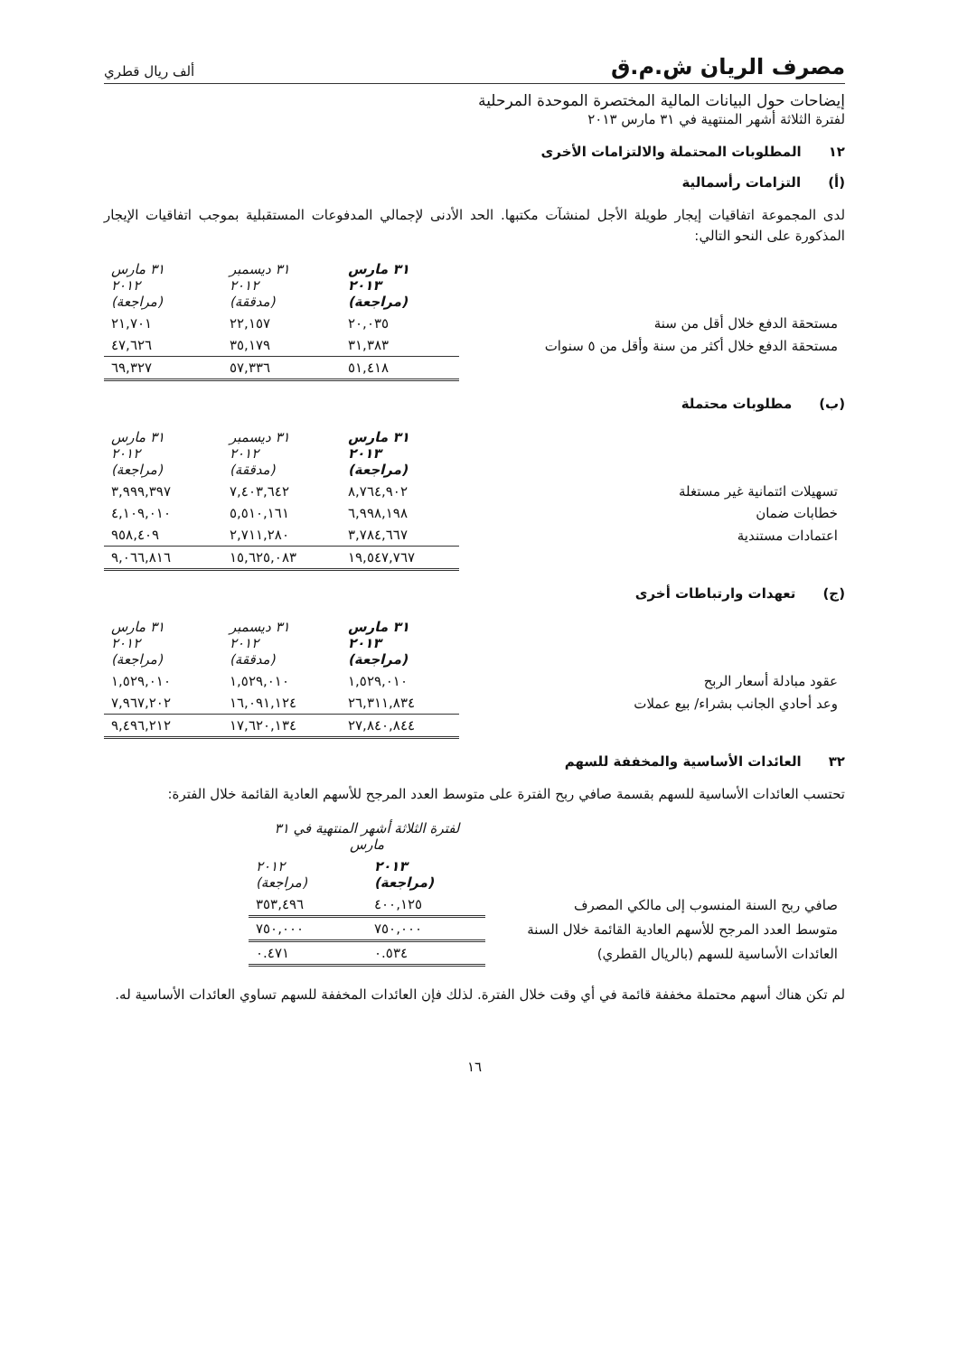مصرف الريان ش.م.ق ألف ريال قطري
إيضاحات حول البيانات المالية المختصرة الموحدة المرحلية
لفترة الثلاثة أشهر المنتهية في ٣١ مارس ٢٠١٣
١٢ المطلوبات المحتملة والالتزامات الأخرى
(أ) التزامات رأسمالية
لدى المجموعة اتفاقيات إيجار طويلة الأجل لمنشآت مكتبها. الحد الأدنى لإجمالي المدفوعات المستقبلية بموجب اتفاقيات الإيجار المذكورة على النحو التالي:
| | ٣١ مارس ٢٠١٣ (مراجعة) | ٣١ ديسمبر ٢٠١٢ (مدققة) | ٣١ مارس ٢٠١٢ (مراجعة) |
| مستحقة الدفع خلال أقل من سنة | ٢٠,٠٣٥ | ٢٢,١٥٧ | ٢١,٧٠١ |
| مستحقة الدفع خلال أكثر من سنة وأقل من ٥ سنوات | ٣١,٣٨٣ | ٣٥,١٧٩ | ٤٧,٦٢٦ |
| | ٥١,٤١٨ | ٥٧,٣٣٦ | ٦٩,٣٢٧ |
(ب) مطلوبات محتملة
| | ٣١ مارس ٢٠١٣ (مراجعة) | ٣١ ديسمبر ٢٠١٢ (مدققة) | ٣١ مارس ٢٠١٢ (مراجعة) |
| تسهيلات ائتمانية غير مستغلة | ٨,٧٦٤,٩٠٢ | ٧,٤٠٣,٦٤٢ | ٣,٩٩٩,٣٩٧ |
| خطابات ضمان | ٦,٩٩٨,١٩٨ | ٥,٥١٠,١٦١ | ٤,١٠٩,٠١٠ |
| اعتمادات مستندية | ٣,٧٨٤,٦٦٧ | ٢,٧١١,٢٨٠ | ٩٥٨,٤٠٩ |
| | ١٩,٥٤٧,٧٦٧ | ١٥,٦٢٥,٠٨٣ | ٩,٠٦٦,٨١٦ |
(ج) تعهدات وارتباطات أخرى
| | ٣١ مارس ٢٠١٣ (مراجعة) | ٣١ ديسمبر ٢٠١٢ (مدققة) | ٣١ مارس ٢٠١٢ (مراجعة) |
| عقود مبادلة أسعار الربح | ١,٥٢٩,٠١٠ | ١,٥٢٩,٠١٠ | ١,٥٢٩,٠١٠ |
| وعد أحادي الجانب بشراء/ بيع عملات | ٢٦,٣١١,٨٣٤ | ١٦,٠٩١,١٢٤ | ٧,٩٦٧,٢٠٢ |
| | ٢٧,٨٤٠,٨٤٤ | ١٧,٦٢٠,١٣٤ | ٩,٤٩٦,٢١٢ |
٣٢ العائدات الأساسية والمخففة للسهم
تحتسب العائدات الأساسية للسهم بقسمة صافي ربح الفترة على متوسط العدد المرجح للأسهم العادية القائمة خلال الفترة:
| | لفترة الثلاثة أشهر المنتهية في ٣١ مارس | |
| | ٢٠١٣ (مراجعة) | ٢٠١٢ (مراجعة) |
| صافي ربح السنة المنسوب إلى مالكي المصرف | ٤٠٠,١٢٥ | ٣٥٣,٤٩٦ |
| متوسط العدد المرجح للأسهم العادية القائمة خلال السنة | ٧٥٠,٠٠٠ | ٧٥٠,٠٠٠ |
| العائدات الأساسية للسهم (بالريال القطري) | ٠.٥٣٤ | ٠.٤٧١ |
لم تكن هناك أسهم محتملة مخففة قائمة في أي وقت خلال الفترة. لذلك فإن العائدات المخففة للسهم تساوي العائدات الأساسية له.
١٦